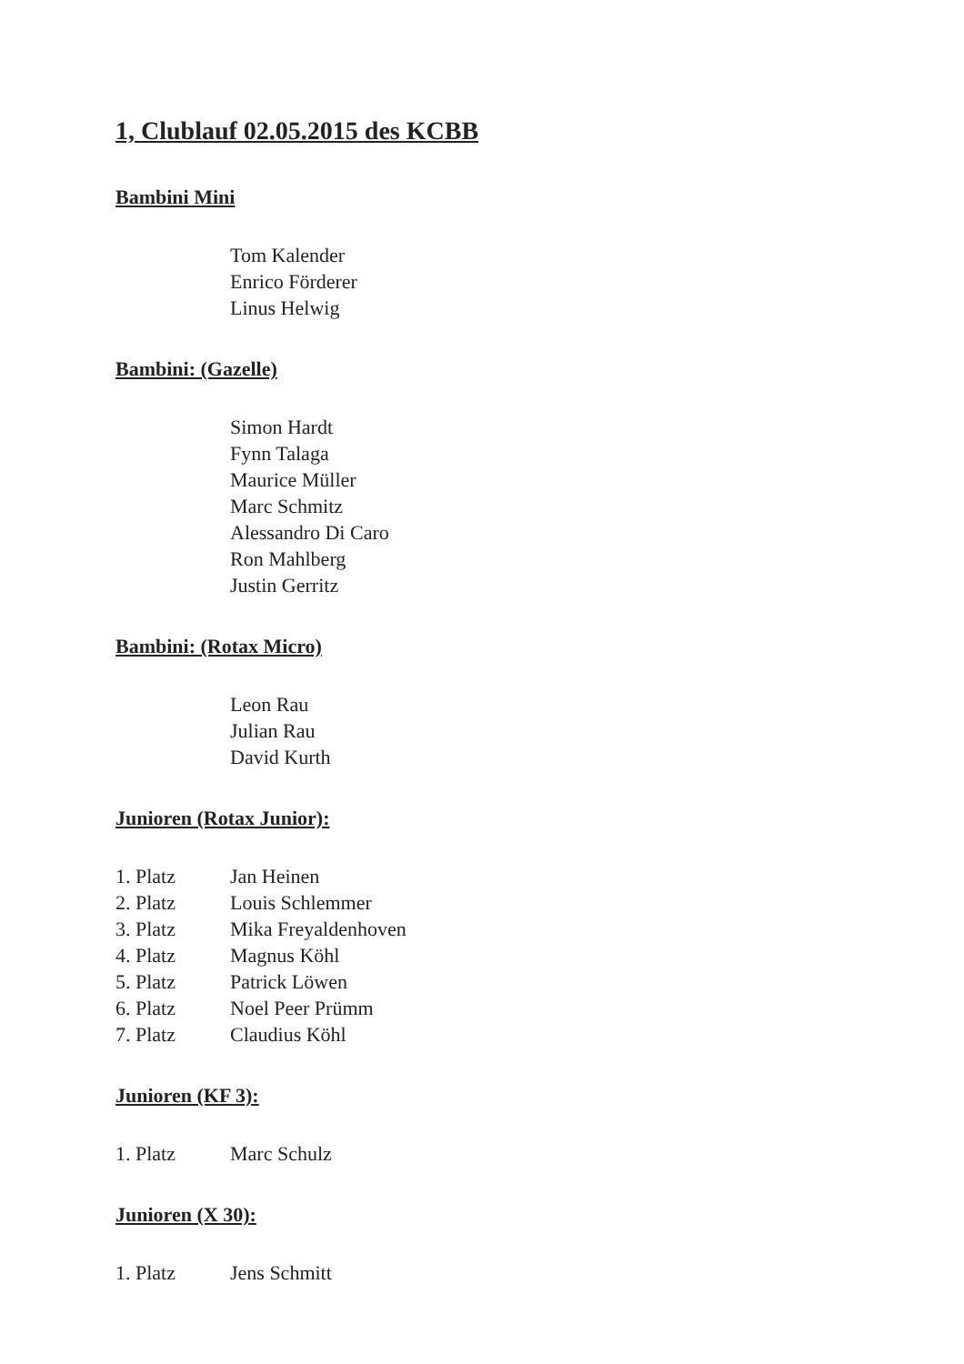1, Clublauf 02.05.2015 des KCBB
Bambini Mini
Tom Kalender
Enrico Förderer
Linus Helwig
Bambini: (Gazelle)
Simon Hardt
Fynn Talaga
Maurice Müller
Marc Schmitz
Alessandro Di Caro
Ron Mahlberg
Justin Gerritz
Bambini: (Rotax Micro)
Leon Rau
Julian Rau
David Kurth
Junioren (Rotax Junior):
| 1. Platz | Jan Heinen |
| 2. Platz | Louis Schlemmer |
| 3. Platz | Mika Freyaldenhoven |
| 4. Platz | Magnus Köhl |
| 5. Platz | Patrick Löwen |
| 6. Platz | Noel Peer Prümm |
| 7. Platz | Claudius Köhl |
Junioren (KF 3):
| 1. Platz | Marc Schulz |
Junioren (X 30):
| 1. Platz | Jens Schmitt |